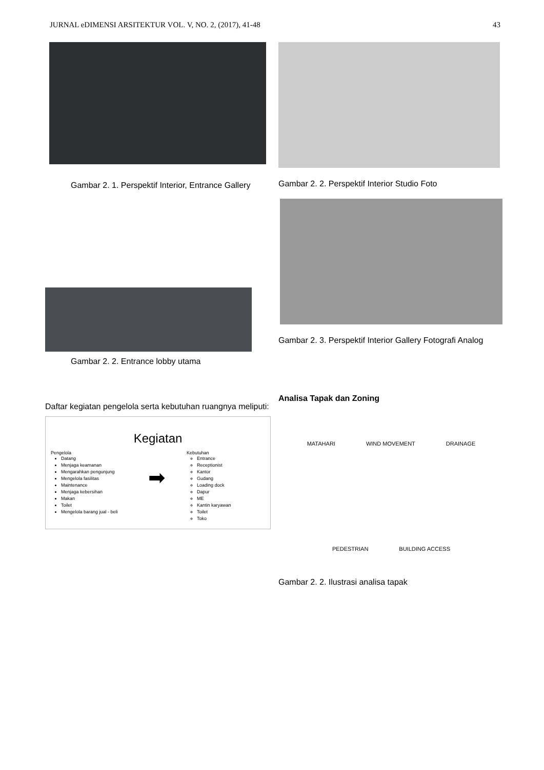JURNAL eDIMENSI ARSITEKTUR VOL. V, NO. 2, (2017), 41-48 43
Gambar 2. 1. Perspektif Interior, Entrance Gallery
Gambar 2. 2. Entrance lobby utama
Daftar kegiatan pengelola serta kebutuhan ruangnya meliputi:
Kegiatan
Pengelola
Datang
Menjaga keamanan
Mengarahkan pengunjung
Mengelola fasilitas
Maintenance
Menjaga kebersihan
Makan
Toilet
Mengelola barang jual - beli
➡
Kebutuhan
Entrance
Receptionist
Kantor
Gudang
Loading dock
Dapur
ME
Kantin karyawan
Toilet
Toko
Gambar 2. 2. Perspektif Interior Studio Foto
Gambar 2. 3. Perspektif Interior Gallery Fotografi Analog
Analisa Tapak dan Zoning
MATAHARI WIND MOVEMENT DRAINAGE PEDESTRIAN BUILDING ACCESS
Gambar 2. 2. Ilustrasi analisa tapak